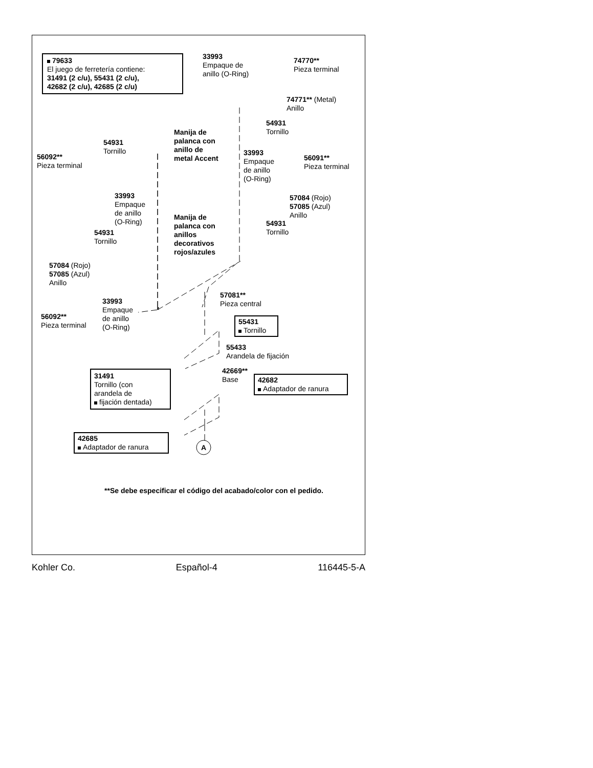79633
El juego de ferretería contiene:
31491 (2 c/u), 55431 (2 c/u),
42682 (2 c/u), 42685 (2 c/u)
33993
Empaque de
anillo (O-Ring)
74770**
Pieza terminal
74771** (Metal)
Anillo
54931
Tornillo
Manija de
palanca con
anillo de
metal Accent
54931
Tornillo
56092**
Pieza terminal
33993
Empaque
de anillo
(O-Ring)
56091**
Pieza terminal
33993
Empaque
de anillo
(O-Ring)
57084 (Rojo)
57085 (Azul)
Anillo
Manija de
palanca con
anillos
decorativos
rojos/azules
54931
Tornillo
54931
Tornillo
57084 (Rojo)
57085 (Azul)
Anillo
57081**
Pieza central
33993
Empaque
de anillo
(O-Ring)
56092**
Pieza terminal
55431
Tornillo
55433
Arandela de fijación
31491
Tornillo (con
arandela de
fijación dentada)
42669**
Base
42682
Adaptador de ranura
42685
Adaptador de ranura
A
**Se debe especificar el código del acabado/color con el pedido.
Kohler Co. Español-4 116445-5-A